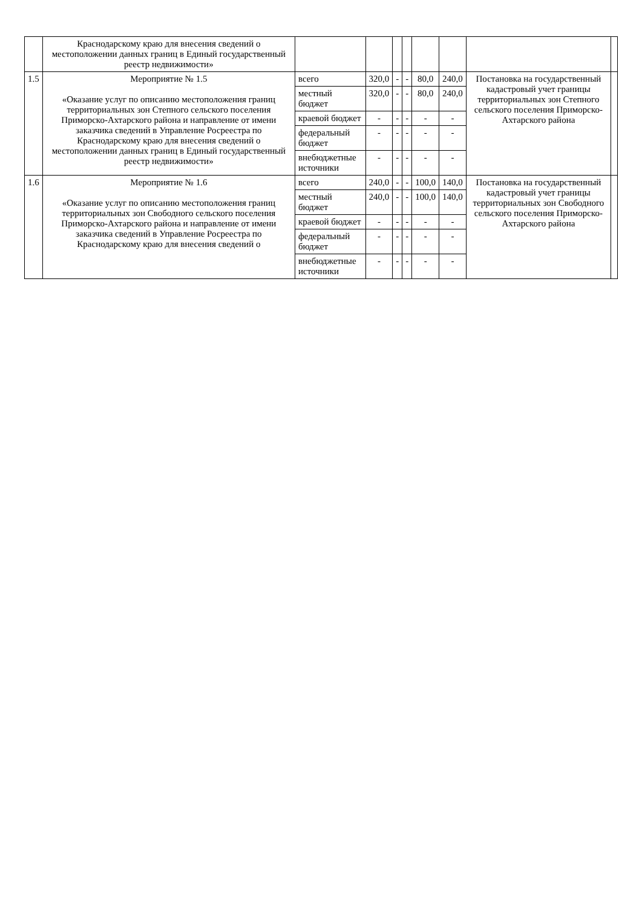| | Краснодарскому краю для внесения сведений о местоположении данных границ в Единый государственный реестр недвижимости» | | | | | | | | |
| 1.5 | Мероприятие № 1.5 «Оказание услуг по описанию местоположения границ территориальных зон Степного сельского поселения Приморско-Ахтарского района и направление от имени заказчика сведений в Управление Росреестра по Краснодарскому краю для внесения сведений о местоположении данных границ в Единый государственный реестр недвижимости» | всего | 320,0 | - | - | 80,0 | 240,0 | Постановка на государственный кадастровый учет границы территориальных зон Степного сельского поселения Приморско-Ахтарского района | |
| | | местный бюджет | 320,0 | - | - | 80,0 | 240,0 | | |
| | | краевой бюджет | - | - | - | - | - | | |
| | | федеральный бюджет | - | - | - | - | - | | |
| | | внебюджетные источники | - | - | - | - | - | | |
| 1.6 | Мероприятие № 1.6 «Оказание услуг по описанию местоположения границ территориальных зон Свободного сельского поселения Приморско-Ахтарского района и направление от имени заказчика сведений в Управление Росреестра по Краснодарскому краю для внесения сведений о | всего | 240,0 | - | - | 100,0 | 140,0 | Постановка на государственный кадастровый учет границы территориальных зон Свободного сельского поселения Приморско-Ахтарского района | |
| | | местный бюджет | 240,0 | - | - | 100,0 | 140,0 | | |
| | | краевой бюджет | - | - | - | - | - | | |
| | | федеральный бюджет | - | - | - | - | - | | |
| | | внебюджетные источники | - | - | - | - | - | | |